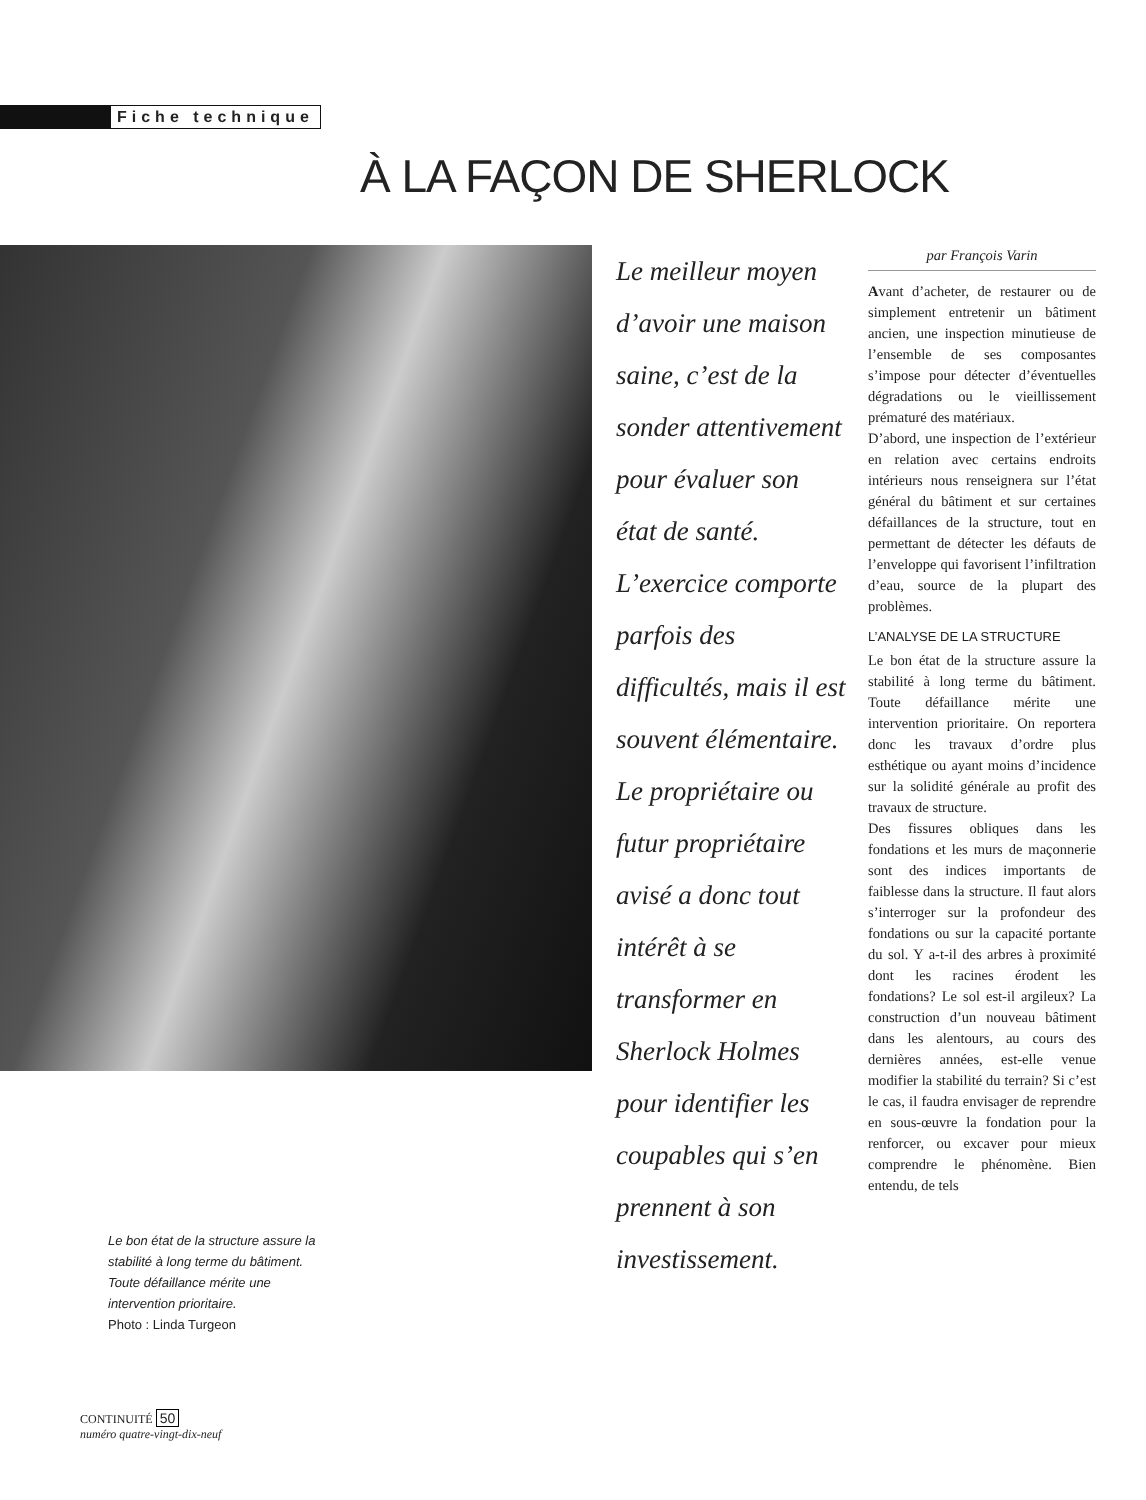Fiche technique
À LA FAÇON DE SHERLOCK
Le meilleur moyen d’avoir une maison saine, c’est de la sonder attentivement pour évaluer son état de santé. L’exercice comporte parfois des difficultés, mais il est souvent élémentaire. Le propriétaire ou futur propriétaire avisé a donc tout intérêt à se transformer en Sherlock Holmes pour identifier les coupables qui s’en prennent à son investissement.
par François Varin
Avant d’acheter, de restaurer ou de simplement entretenir un bâtiment ancien, une inspection minutieuse de l’ensemble de ses composantes s’impose pour détecter d’éventuelles dégradations ou le vieillissement prématuré des matériaux.
D’abord, une inspection de l’extérieur en relation avec certains endroits intérieurs nous renseignera sur l’état général du bâtiment et sur certaines défaillances de la structure, tout en permettant de détecter les défauts de l’enveloppe qui favorisent l’infiltration d’eau, source de la plupart des problèmes.
L’ANALYSE DE LA STRUCTURE
Le bon état de la structure assure la stabilité à long terme du bâtiment. Toute défaillance mérite une intervention prioritaire. On reportera donc les travaux d’ordre plus esthétique ou ayant moins d’incidence sur la solidité générale au profit des travaux de structure.
Des fissures obliques dans les fondations et les murs de maçonnerie sont des indices importants de faiblesse dans la structure. Il faut alors s’interroger sur la profondeur des fondations ou sur la capacité portante du sol. Y a-t-il des arbres à proximité dont les racines érodent les fondations? Le sol est-il argileux? La construction d’un nouveau bâtiment dans les alentours, au cours des dernières années, est-elle venue modifier la stabilité du terrain? Si c’est le cas, il faudra envisager de reprendre en sous-œuvre la fondation pour la renforcer, ou excaver pour mieux comprendre le phénomène. Bien entendu, de tels
Le bon état de la structure assure la stabilité à long terme du bâtiment. Toute défaillance mérite une intervention prioritaire.
Photo : Linda Turgeon
CONTINUITÉ 50
numéro quatre-vingt-dix-neuf